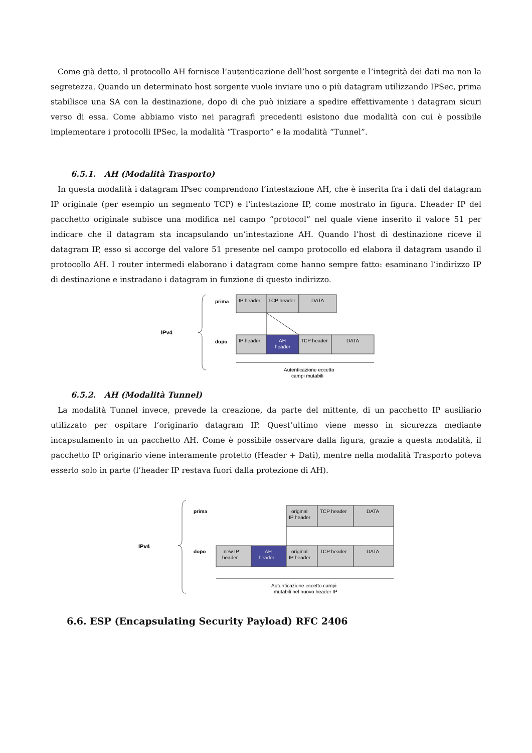Come già detto, il protocollo AH fornisce l’autenticazione dell’host sorgente e l’integrità dei dati ma non la segretezza. Quando un determinato host sorgente vuole inviare uno o più datagram utilizzando IPSec, prima stabilisce una SA con la destinazione, dopo di che può iniziare a spedire effettivamente i datagram sicuri verso di essa. Come abbiamo visto nei paragrafi precedenti esistono due modalità con cui è possibile implementare i protocolli IPSec, la modalità “Trasporto” e la modalità “Tunnel”.
6.5.1. AH (Modalità Trasporto)
In questa modalità i datagram IPsec comprendono l’intestazione AH, che è inserita fra i dati del datagram IP originale (per esempio un segmento TCP) e l’intestazione IP, come mostrato in figura. L’header IP del pacchetto originale subisce una modifica nel campo “protocol” nel quale viene inserito il valore 51 per indicare che il datagram sta incapsulando un’intestazione AH. Quando l’host di destinazione riceve il datagram IP, esso si accorge del valore 51 presente nel campo protocollo ed elabora il datagram usando il protocollo AH. I router intermedi elaborano i datagram come hanno sempre fatto: esaminano l’indirizzo IP di destinazione e instradano i datagram in funzione di questo indirizzo.
IPv4
prima
dopo
IP header
TCP header
DATA
IP header
AH
header
TCP header
DATA
Autenticazione eccetto
campi mutabili
6.5.2. AH (Modalità Tunnel)
La modalità Tunnel invece, prevede la creazione, da parte del mittente, di un pacchetto IP ausiliario utilizzato per ospitare l’originario datagram IP. Quest’ultimo viene messo in sicurezza mediante incapsulamento in un pacchetto AH. Come è possibile osservare dalla figura, grazie a questa modalità, il pacchetto IP originario viene interamente protetto (Header + Dati), mentre nella modalità Trasporto poteva esserlo solo in parte (l’header IP restava fuori dalla protezione di AH).
IPv4
prima
dopo
original
IP header
TCP header
DATA
new IP
header
AH
header
original
IP header
TCP header
DATA
Autenticazione eccetto campi
mutabili nel nuovo header IP
6.6. ESP (Encapsulating Security Payload) RFC 2406